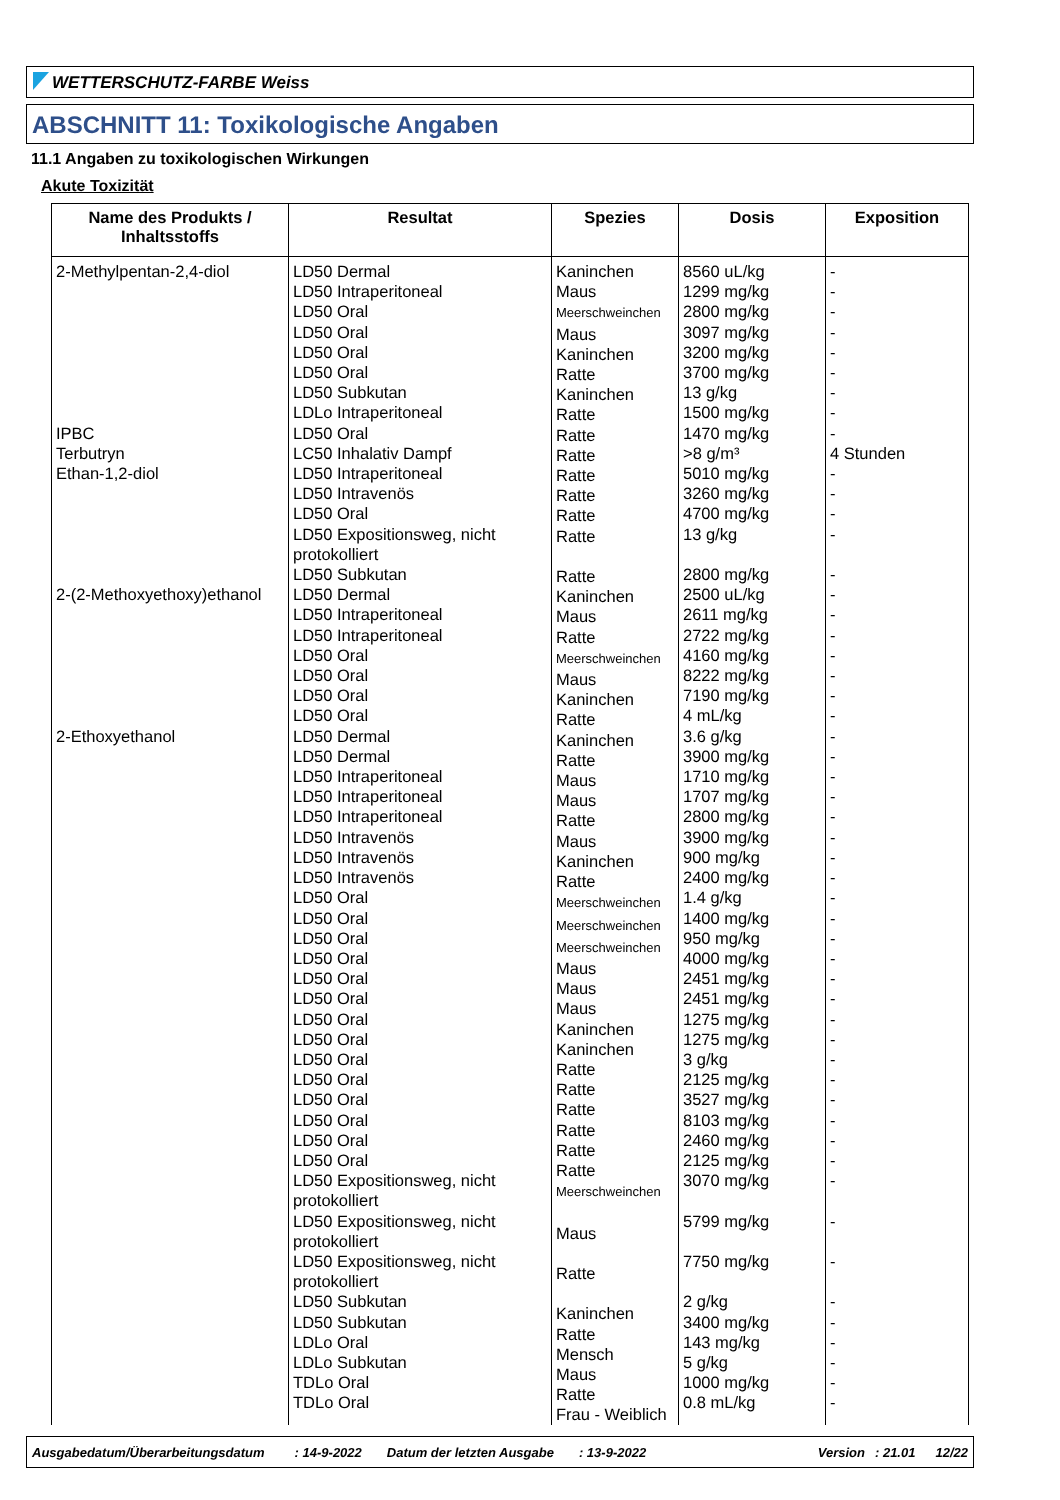WETTERSCHUTZ-FARBE Weiss
ABSCHNITT 11: Toxikologische Angaben
11.1 Angaben zu toxikologischen Wirkungen
Akute Toxizität
| Name des Produkts / Inhaltsstoffs | Resultat | Spezies | Dosis | Exposition |
| --- | --- | --- | --- | --- |
| 2-Methylpentan-2,4-diol IPBC Terbutryn Ethan-1,2-diol 2-(2-Methoxyethoxy)ethanol 2-Ethoxyethanol | LD50 Dermal LD50 Intraperitoneal LD50 Oral LD50 Oral LD50 Oral LD50 Oral LD50 Subkutan LDLo Intraperitoneal LD50 Oral LC50 Inhalativ Dampf LD50 Intraperitoneal LD50 Intravenös LD50 Oral LD50 Expositionsweg, nicht protokolliert LD50 Subkutan LD50 Dermal LD50 Intraperitoneal LD50 Intraperitoneal LD50 Oral LD50 Oral LD50 Oral LD50 Oral LD50 Dermal LD50 Dermal LD50 Intraperitoneal LD50 Intraperitoneal LD50 Intraperitoneal LD50 Intravenös LD50 Intravenös LD50 Intravenös LD50 Oral LD50 Oral LD50 Oral LD50 Oral LD50 Oral LD50 Oral LD50 Oral LD50 Oral LD50 Oral LD50 Oral LD50 Oral LD50 Oral LD50 Oral LD50 Oral LD50 Expositionsweg, nicht protokolliert LD50 Expositionsweg, nicht protokolliert LD50 Expositionsweg, nicht protokolliert LD50 Subkutan LD50 Subkutan LDLo Oral LDLo Subkutan TDLo Oral TDLo Oral | Kaninchen Maus Meerschweinchen Maus Kaninchen Ratte Kaninchen Ratte Ratte Ratte Ratte Ratte Ratte Ratte Ratte Kaninchen Maus Ratte Meerschweinchen Maus Kaninchen Ratte Kaninchen Ratte Maus Maus Ratte Maus Kaninchen Ratte Meerschweinchen Meerschweinchen Meerschweinchen Maus Maus Maus Kaninchen Kaninchen Ratte Ratte Ratte Ratte Ratte Ratte Meerschweinchen Maus Ratte Kaninchen Ratte Mensch Maus Ratte Frau - Weiblich | 8560 uL/kg 1299 mg/kg 2800 mg/kg 3097 mg/kg 3200 mg/kg 3700 mg/kg 13 g/kg 1500 mg/kg 1470 mg/kg >8 g/m³ 5010 mg/kg 3260 mg/kg 4700 mg/kg 13 g/kg 2800 mg/kg 2500 uL/kg 2611 mg/kg 2722 mg/kg 4160 mg/kg 8222 mg/kg 7190 mg/kg 4 mL/kg 3.6 g/kg 3900 mg/kg 1710 mg/kg 1707 mg/kg 2800 mg/kg 3900 mg/kg 900 mg/kg 2400 mg/kg 1.4 g/kg 1400 mg/kg 950 mg/kg 4000 mg/kg 2451 mg/kg 2451 mg/kg 1275 mg/kg 1275 mg/kg 3 g/kg 2125 mg/kg 3527 mg/kg 8103 mg/kg 2460 mg/kg 2125 mg/kg 3070 mg/kg 5799 mg/kg 7750 mg/kg 2 g/kg 3400 mg/kg 143 mg/kg 5 g/kg 1000 mg/kg 0.8 mL/kg | - - - - - - - - - 4 Stunden - - - - - - - - - - - - - - - - - - - - - - - - - - - - - - - - - - - - - - - - - - - |
Ausgabedatum/Überarbeitungsdatum: 14-9-2022 Datum der letzten Ausgabe: 13-9-2022 Version: 21.01 12/22